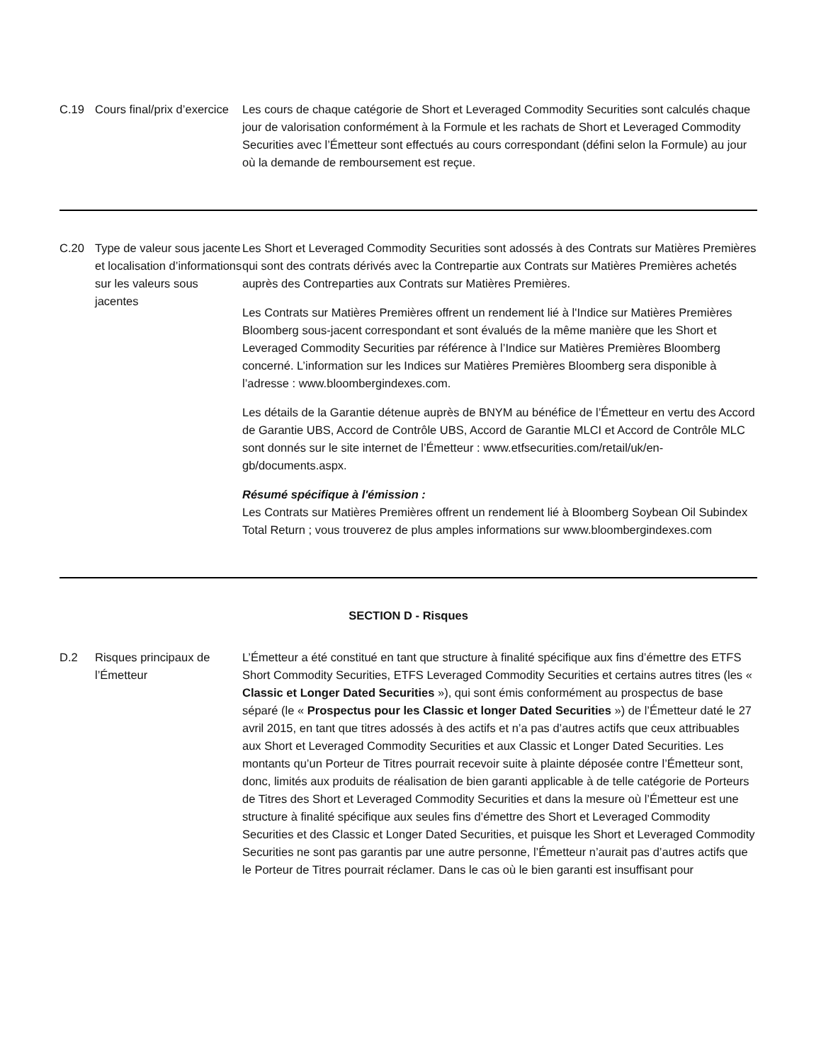C.19 Cours final/prix d’exercice
Les cours de chaque catégorie de Short et Leveraged Commodity Securities sont calculés chaque jour de valorisation conformément à la Formule et les rachats de Short et Leveraged Commodity Securities avec l’Émetteur sont effectués au cours correspondant (défini selon la Formule) au jour où la demande de remboursement est reçue.
C.20 Type de valeur sous jacente et localisation d’informations sur les valeurs sous jacentes
Les Short et Leveraged Commodity Securities sont adossés à des Contrats sur Matières Premières qui sont des contrats dérivés avec la Contrepartie aux Contrats sur Matières Premières achetés auprès des Contreparties aux Contrats sur Matières Premières.
Les Contrats sur Matières Premières offrent un rendement lié à l'Indice sur Matières Premières Bloomberg sous-jacent correspondant et sont évalués de la même manière que les Short et Leveraged Commodity Securities par référence à l’Indice sur Matières Premières Bloomberg concerné. L’information sur les Indices sur Matières Premières Bloomberg sera disponible à l’adresse : www.bloombergindexes.com.
Les détails de la Garantie détenue auprès de BNYM au bénéfice de l’Émetteur en vertu des Accord de Garantie UBS, Accord de Contrôle UBS, Accord de Garantie MLCI et Accord de Contrôle MLC sont donnés sur le site internet de l’Émetteur : www.etfsecurities.com/retail/uk/en-gb/documents.aspx.
Résumé spécifique à l'émission :
Les Contrats sur Matières Premières offrent un rendement lié à Bloomberg Soybean Oil Subindex Total Return ; vous trouverez de plus amples informations sur www.bloombergindexes.com
SECTION D - Risques
D.2 Risques principaux de l’Émetteur
L’Émetteur a été constitué en tant que structure à finalité spécifique aux fins d’émettre des ETFS Short Commodity Securities, ETFS Leveraged Commodity Securities et certains autres titres (les « Classic et Longer Dated Securities »), qui sont émis conformément au prospectus de base séparé (le « Prospectus pour les Classic et longer Dated Securities ») de l’Émetteur daté le 27 avril 2015, en tant que titres adossés à des actifs et n’a pas d’autres actifs que ceux attribuables aux Short et Leveraged Commodity Securities et aux Classic et Longer Dated Securities. Les montants qu’un Porteur de Titres pourrait recevoir suite à plainte déposée contre l’Émetteur sont, donc, limités aux produits de réalisation de bien garanti applicable à de telle catégorie de Porteurs de Titres des Short et Leveraged Commodity Securities et dans la mesure où l’Émetteur est une structure à finalité spécifique aux seules fins d’émettre des Short et Leveraged Commodity Securities et des Classic et Longer Dated Securities, et puisque les Short et Leveraged Commodity Securities ne sont pas garantis par une autre personne, l’Émetteur n’aurait pas d’autres actifs que le Porteur de Titres pourrait réclamer. Dans le cas où le bien garanti est insuffisant pour